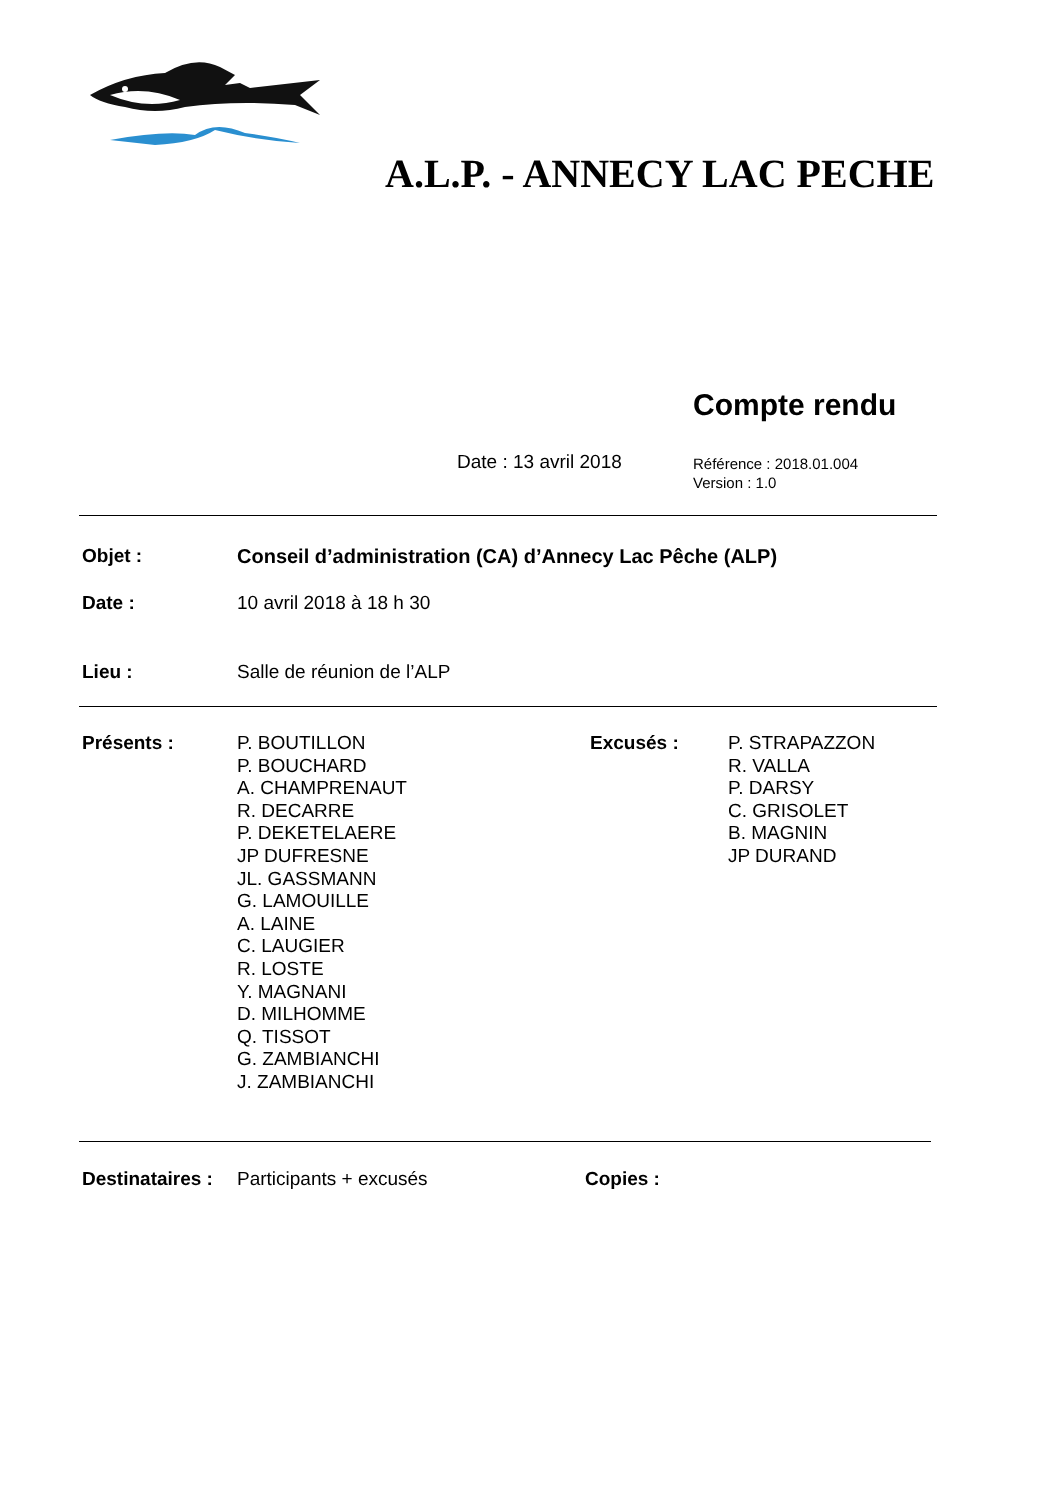A.L.P. - ANNECY LAC PECHE
Compte rendu
Date : 13 avril 2018
Référence : 2018.01.004
Version : 1.0
Objet : Conseil d’administration (CA) d’Annecy Lac Pêche (ALP)
Date : 10 avril 2018 à 18 h 30
Lieu : Salle de réunion de l’ALP
Présents :
P. BOUTILLON
P. BOUCHARD
A. CHAMPRENAUT
R. DECARRE
P. DEKETELAERE
JP DUFRESNE
JL. GASSMANN
G. LAMOUILLE
A. LAINE
C. LAUGIER
R. LOSTE
Y. MAGNANI
D. MILHOMME
Q. TISSOT
G. ZAMBIANCHI
J. ZAMBIANCHI
Excusés :
P. STRAPAZZON
R. VALLA
P. DARSY
C. GRISOLET
B. MAGNIN
JP DURAND
Destinataires :
Participants + excusés Copies :